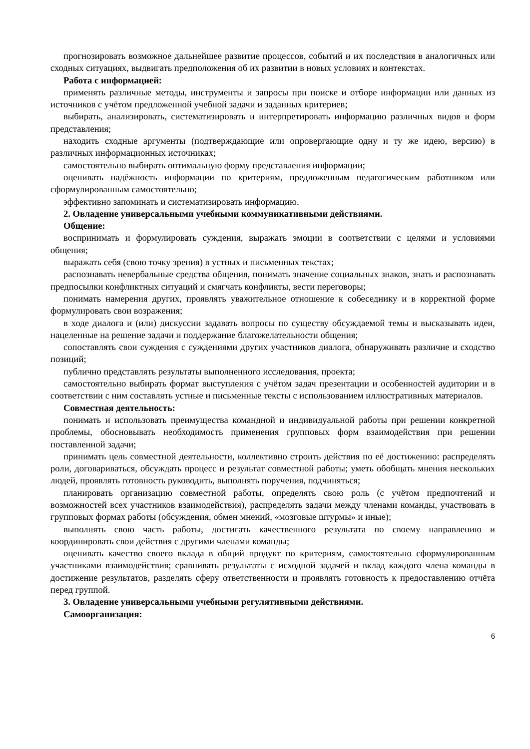прогнозировать возможное дальнейшее развитие процессов, событий и их последствия в аналогичных или сходных ситуациях, выдвигать предположения об их развитии в новых условиях и контекстах.
Работа с информацией:
применять различные методы, инструменты и запросы при поиске и отборе информации или данных из источников с учётом предложенной учебной задачи и заданных критериев;
выбирать, анализировать, систематизировать и интерпретировать информацию различных видов и форм представления;
находить сходные аргументы (подтверждающие или опровергающие одну и ту же идею, версию) в различных информационных источниках;
самостоятельно выбирать оптимальную форму представления информации;
оценивать надёжность информации по критериям, предложенным педагогическим работником или сформулированным самостоятельно;
эффективно запоминать и систематизировать информацию.
2. Овладение универсальными учебными коммуникативными действиями.
Общение:
воспринимать и формулировать суждения, выражать эмоции в соответствии с целями и условиями общения;
выражать себя (свою точку зрения) в устных и письменных текстах;
распознавать невербальные средства общения, понимать значение социальных знаков, знать и распознавать предпосылки конфликтных ситуаций и смягчать конфликты, вести переговоры;
понимать намерения других, проявлять уважительное отношение к собеседнику и в корректной форме формулировать свои возражения;
в ходе диалога и (или) дискуссии задавать вопросы по существу обсуждаемой темы и высказывать идеи, нацеленные на решение задачи и поддержание благожелательности общения;
сопоставлять свои суждения с суждениями других участников диалога, обнаруживать различие и сходство позиций;
публично представлять результаты выполненного исследования, проекта;
самостоятельно выбирать формат выступления с учётом задач презентации и особенностей аудитории и в соответствии с ним составлять устные и письменные тексты с использованием иллюстративных материалов.
Совместная деятельность:
понимать и использовать преимущества командной и индивидуальной работы при решении конкретной проблемы, обосновывать необходимость применения групповых форм взаимодействия при решении поставленной задачи;
принимать цель совместной деятельности, коллективно строить действия по её достижению: распределять роли, договариваться, обсуждать процесс и результат совместной работы; уметь обобщать мнения нескольких людей, проявлять готовность руководить, выполнять поручения, подчиняться;
планировать организацию совместной работы, определять свою роль (с учётом предпочтений и возможностей всех участников взаимодействия), распределять задачи между членами команды, участвовать в групповых формах работы (обсуждения, обмен мнений, «мозговые штурмы» и иные);
выполнять свою часть работы, достигать качественного результата по своему направлению и координировать свои действия с другими членами команды;
оценивать качество своего вклада в общий продукт по критериям, самостоятельно сформулированным участниками взаимодействия; сравнивать результаты с исходной задачей и вклад каждого члена команды в достижение результатов, разделять сферу ответственности и проявлять готовность к предоставлению отчёта перед группой.
3. Овладение универсальными учебными регулятивными действиями.
Самоорганизация:
6